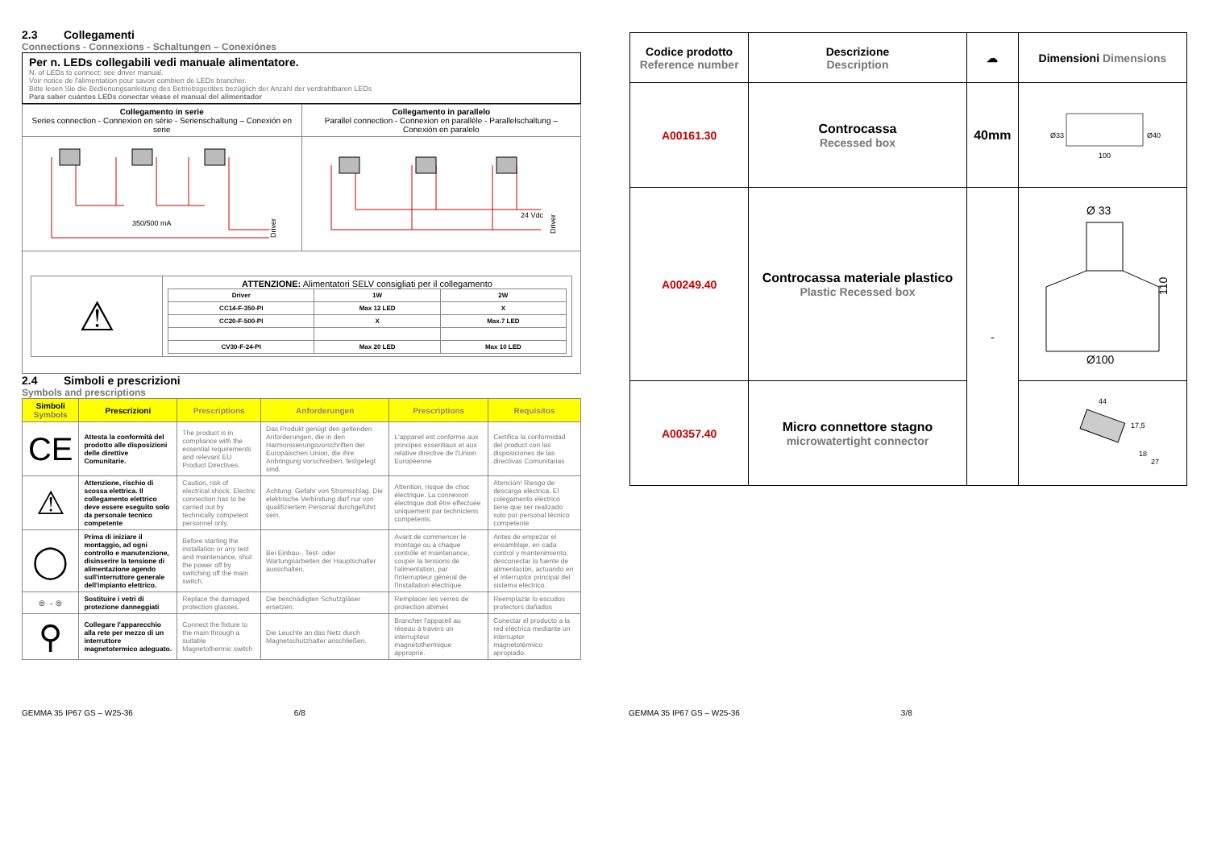2.3 Collegamenti
Connections - Connexions - Schaltungen – Conexiónes
Per n. LEDs collegabili vedi manuale alimentatore.
N. of LEDs to connect: see driver manual.
Voir notice de l'alimentation pour savoir combien de LEDs brancher.
Bitte lesen Sie die Bedienungsanleitung des Betriebsgerätes bezüglich der Anzahl der verdrahtbaren LEDs
Para saber cuántos LEDs conectar véase el manual del alimentador
| Collegamento in serie Series connection - Connexion en série - Serienschaltung – Conexión en serie | Collegamento in parallelo Parallel connection - Connexion en parallèle - Parallelschaltung – Conexión en paralelo |
| 350/500 mA Driver | 24 Vdc Driver |
| / ⚠ / ATTENZIONE: Alimentatori SELV consigliati per il collegamento / Driver / 1W / 2W / / CC14-F-350-PI / Max 12 LED / X / / CC20-F-500-PI / X / Max.7 LED / / CV30-F-24-PI / Max 20 LED / Max 10 LED / / | |
2.4 Simboli e prescrizioni
Symbols and prescriptions
| Simboli Symbols | Prescrizioni | Prescriptions | Anforderungen | Prescriptions | Requisitos |
| --- | --- | --- | --- | --- | --- |
| CE | Attesta la conformità del prodotto alle disposizioni delle direttive Comunitarie. | The product is in compliance with the essential requirements and relevant EU Product Directives. | Das Produkt genügt den geltenden Anforderungen, die in den Harmonisierungsvorschriften der Europäischen Union, die ihre Anbringung vorschreiben, festgelegt sind. | L'appareil est conforme aux principes essentiaux et aux relative directive de l'Union Européenne | Certifica la conformidad del product con las disposiciones de las directivas Comunitarias |
| ⚠ | Attenzione, rischio di scossa elettrica. Il collegamento elettrico deve essere eseguito solo da personale tecnico competente | Caution, risk of electrical shock. Electric connection has to be carried out by technically competent personnel only. | Achtung: Gefahr von Stromschlag. Die elektrische Verbindung darf nur von qualifiziertem Personal durchgeführt sein. | Attention, risque de choc électrique. La connexion électrique doit être effectuée uniquement par techniciens compétents. | Atención! Riesgo de descarga eléctrica. El colegamento eléctrico tiene que ser realizado solo por personal técnico competente |
| ◯ | Prima di iniziare il montaggio, ad ogni controllo e manutenzione, disinserire la tensione di alimentazione agendo sull'interruttore generale dell'impianto elettrico. | Before starting the installation or any test and maintenance, shut the power off by switching off the main switch. | Bei Einbau-, Test- oder Wartungsarbeiten der Hauptschalter ausschalten. | Avant de commencer le montage ou à chaque contrôle et maintenance, couper la tensions de l'alimentation, par l'interrupteur général de l'installation électrique. | Antes de empezar el ensamblaje, en cada control y mantenimiento, desconectar la fuente de alimentación, actuando en el interruptor principal del sistema eléctrico. |
| ◎ → ◎ | Sostituire i vetri di protezione danneggiati | Replace the damaged protection glasses. | Die beschädigten Schutzgläser ersetzen. | Remplacer les verres de protection abimés | Reemplazar lo escudos protectors dañados |
| ⚲ | Collegare l'apparecchio alla rete per mezzo di un interruttore magnetotermico adeguato. | Connect the fixture to the main through a suitable Magnetothermic switch | Die Leuchte an das Netz durch Magnetschutzhalter anschließen. | Brancher l'appareil au réseau à travers un interrupteur magnétothermique approprié. | Conectar el producto a la red eléctrica mediante un interruptor magnetotérmico apropiado. |
| Codice prodotto Reference number | Descrizione Description | ☁ | Dimensioni Dimensions |
| --- | --- | --- | --- |
| A00161.30 | Controcassa Recessed box | 40mm | Ø33 Ø40 100 |
| A00249.40 | Controcassa materiale plastico Plastic Recessed box | - | Ø 33 Ø100 110 |
| A00357.40 | Micro connettore stagno microwatertight connector | | 44 17,5 18 27 |
GEMMA 35 IP67 GS – W25-36 6/8 GEMMA 35 IP67 GS – W25-36 3/8